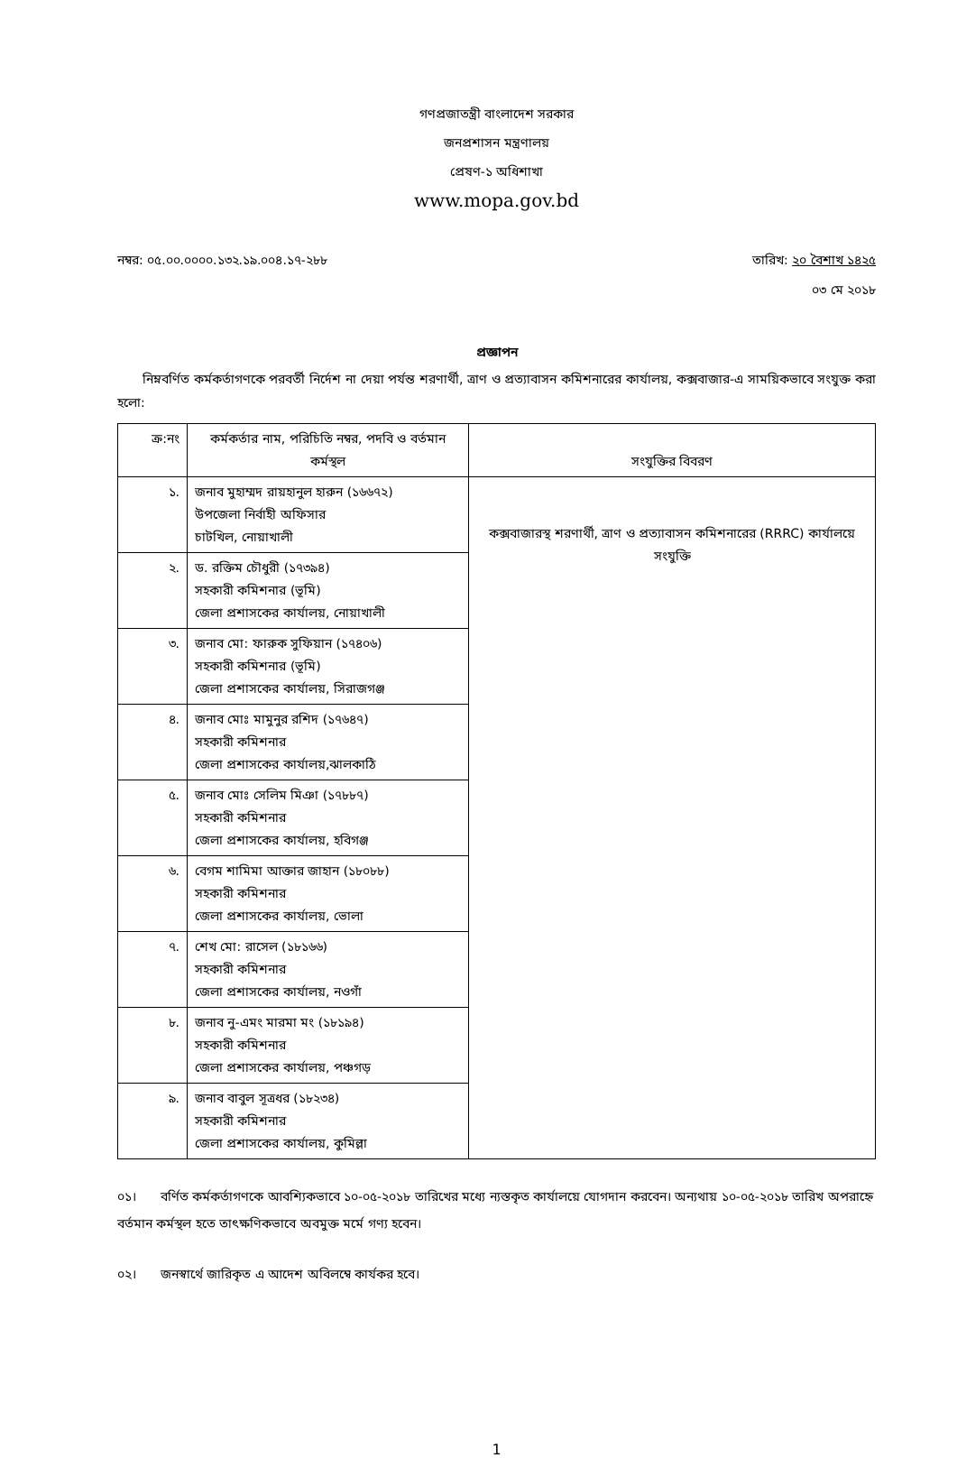গণপ্রজাতন্ত্রী বাংলাদেশ সরকার
জনপ্রশাসন মন্ত্রণালয়
প্রেষণ-১ অধিশাখা
www.mopa.gov.bd
নম্বর: ০৫.০০.০০০০.১৩২.১৯.০০৪.১৭-২৮৮ তারিখ: ২০ বৈশাখ ১৪২৫
০৩ মে ২০১৮
প্রজ্ঞাপন
নিম্নবর্ণিত কর্মকর্তাগণকে পরবর্তী নির্দেশ না দেয়া পর্যন্ত শরণার্থী, ত্রাণ ও প্রত্যাবাসন কমিশনারের কার্যালয়, কক্সবাজার-এ সাময়িকভাবে সংযুক্ত করা হলো:
| ক্র:নং | কর্মকর্তার নাম, পরিচিতি নম্বর, পদবি ও বর্তমান কর্মস্থল | সংযুক্তির বিবরণ |
| --- | --- | --- |
| ১. | জনাব মুহাম্মদ রায়হানুল হারুন (১৬৬৭২) উপজেলা নির্বাহী অফিসার চাটখিল, নোয়াখালী | কক্সবাজারস্থ শরণার্থী, ত্রাণ ও প্রত্যাবাসন কমিশনারের (RRRC) কার্যালয়ে সংযুক্তি |
| ২. | ড. রক্তিম চৌধুরী (১৭৩৯৪) সহকারী কমিশনার (ভূমি) জেলা প্রশাসকের কার্যালয়, নোয়াখালী | |
| ৩. | জনাব মো: ফারুক সুফিয়ান (১৭৪০৬) সহকারী কমিশনার (ভূমি) জেলা প্রশাসকের কার্যালয়, সিরাজগঞ্জ | |
| ৪. | জনাব মোঃ মামুনুর রশিদ (১৭৬৪৭) সহকারী কমিশনার জেলা প্রশাসকের কার্যালয়,ঝালকাঠি | |
| ৫. | জনাব মোঃ সেলিম মিঞা (১৭৮৮৭) সহকারী কমিশনার জেলা প্রশাসকের কার্যালয়, হবিগঞ্জ | |
| ৬. | বেগম শামিমা আক্তার জাহান (১৮০৮৮) সহকারী কমিশনার জেলা প্রশাসকের কার্যালয়, ভোলা | |
| ৭. | শেখ মো: রাসেল (১৮১৬৬) সহকারী কমিশনার জেলা প্রশাসকের কার্যালয়, নওগাঁ | |
| ৮. | জনাব নু-এমং মারমা মং (১৮১৯৪) সহকারী কমিশনার জেলা প্রশাসকের কার্যালয়, পঞ্চগড় | |
| ৯. | জনাব বাবুল সূত্রধর (১৮২৩৪) সহকারী কমিশনার জেলা প্রশাসকের কার্যালয়, কুমিল্লা | |
০১। বর্ণিত কর্মকর্তাগণকে আবশ্যিকভাবে ১০-০৫-২০১৮ তারিখের মধ্যে ন্যস্তকৃত কার্যালয়ে যোগদান করবেন। অন্যথায় ১০-০৫-২০১৮ তারিখ অপরাহ্নে বর্তমান কর্মস্থল হতে তাৎক্ষণিকভাবে অবমুক্ত মর্মে গণ্য হবেন।
০২। জনস্বার্থে জারিকৃত এ আদেশ অবিলম্বে কার্যকর হবে।
1